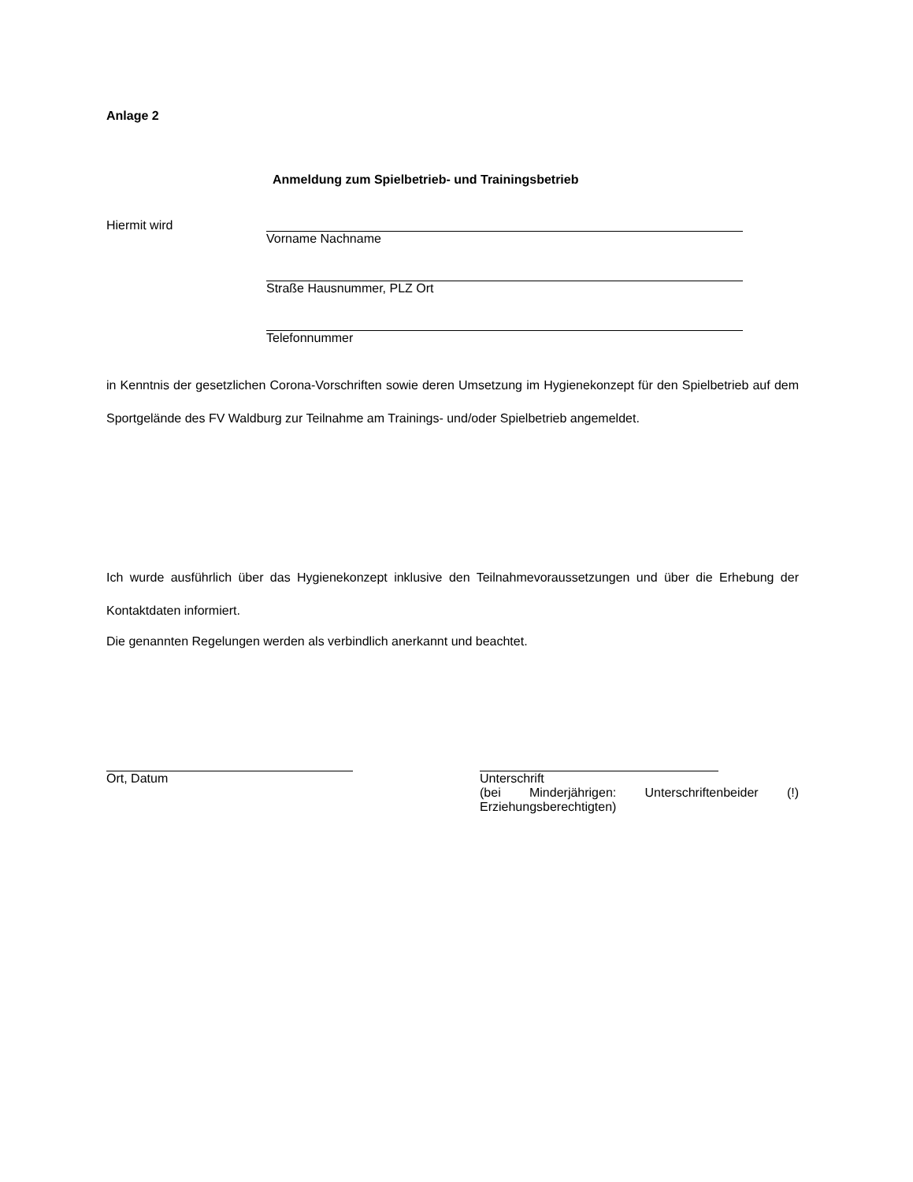Anlage 2
Anmeldung zum Spielbetrieb- und Trainingsbetrieb
Hiermit wird Vorname Nachname
Straße Hausnummer, PLZ Ort
Telefonnummer
in Kenntnis der gesetzlichen Corona-Vorschriften sowie deren Umsetzung im Hygienekonzept für den Spielbetrieb auf dem Sportgelände des FV Waldburg zur Teilnahme am Trainings- und/oder Spielbetrieb angemeldet.
Ich wurde ausführlich über das Hygienekonzept inklusive den Teilnahmevoraussetzungen und über die Erhebung der Kontaktdaten informiert.
Die genannten Regelungen werden als verbindlich anerkannt und beachtet.
Ort, Datum Unterschrift
(bei Minderjährigen: Unterschriftenbeider (!) Erziehungsberechtigten)